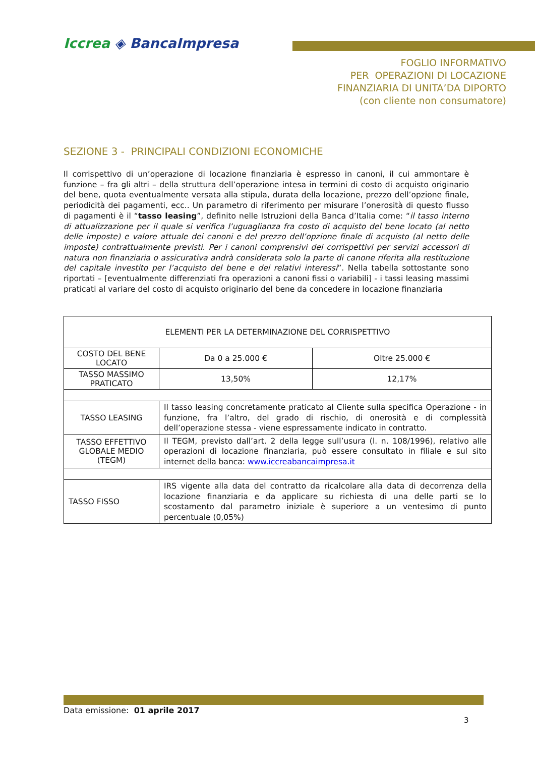Iccrea ◈ BancaImpresa
FOGLIO INFORMATIVO
PER OPERAZIONI DI LOCAZIONE
FINANZIARIA DI UNITA’DA DIPORTO
(con cliente non consumatore)
SEZIONE 3 - PRINCIPALI CONDIZIONI ECONOMICHE
Il corrispettivo di un’operazione di locazione finanziaria è espresso in canoni, il cui ammontare è funzione – fra gli altri – della struttura dell’operazione intesa in termini di costo di acquisto originario del bene, quota eventualmente versata alla stipula, durata della locazione, prezzo dell’opzione finale, periodicità dei pagamenti, ecc.. Un parametro di riferimento per misurare l’onerosità di questo flusso di pagamenti è il “tasso leasing”, definito nelle Istruzioni della Banca d’Italia come: “il tasso interno di attualizzazione per il quale si verifica l’uguaglianza fra costo di acquisto del bene locato (al netto delle imposte) e valore attuale dei canoni e del prezzo dell’opzione finale di acquisto (al netto delle imposte) contrattualmente previsti. Per i canoni comprensivi dei corrispettivi per servizi accessori di natura non finanziaria o assicurativa andrà considerata solo la parte di canone riferita alla restituzione del capitale investito per l’acquisto del bene e dei relativi interessi”. Nella tabella sottostante sono riportati – [eventualmente differenziati fra operazioni a canoni fissi o variabili] - i tassi leasing massimi praticati al variare del costo di acquisto originario del bene da concedere in locazione finanziaria
| ELEMENTI PER LA DETERMINAZIONE DEL CORRISPETTIVO | | |
| --- | --- | --- |
| COSTO DEL BENE LOCATO | Da 0 a 25.000 € | Oltre 25.000 € |
| TASSO MASSIMO PRATICATO | 13,50% | 12,17% |
| TASSO LEASING | Il tasso leasing concretamente praticato al Cliente sulla specifica Operazione - in funzione, fra l’altro, del grado di rischio, di onerosità e di complessità dell’operazione stessa - viene espressamente indicato in contratto. | |
| TASSO EFFETTIVO GLOBALE MEDIO (TEGM) | Il TEGM, previsto dall’art. 2 della legge sull’usura (l. n. 108/1996), relativo alle operazioni di locazione finanziaria, può essere consultato in filiale e sul sito internet della banca: www.iccreabancaimpresa.it | |
| TASSO FISSO | IRS vigente alla data del contratto da ricalcolare alla data di decorrenza della locazione finanziaria e da applicare su richiesta di una delle parti se lo scostamento dal parametro iniziale è superiore a un ventesimo di punto percentuale (0,05%) | |
Data emissione: 01 aprile 2017
3